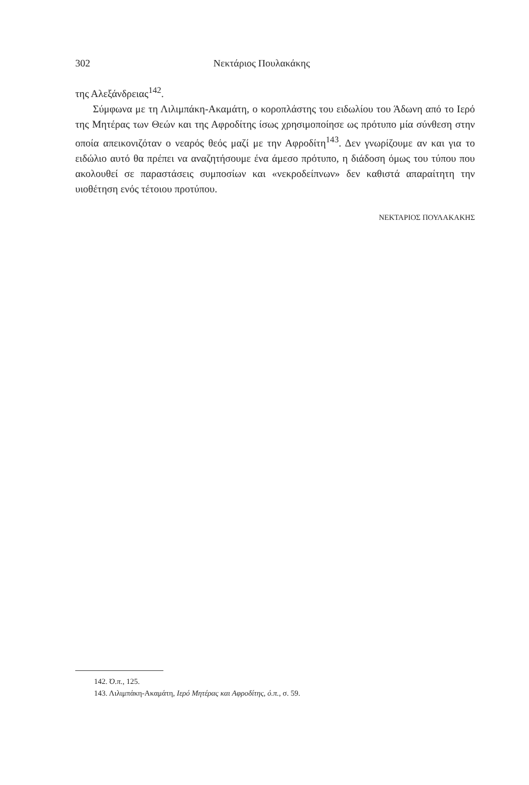302 Νεκτάριος Πουλακάκης
της Αλεξάνδρειας<sup>142</sup>.
Σύμφωνα με τη Λιλιμπάκη-Ακαμάτη, ο κοροπλάστης του ειδωλίου του Άδωνη από το Ιερό της Μητέρας των Θεών και της Αφροδίτης ίσως χρησιμοποίησε ως πρότυπο μία σύνθεση στην οποία απεικονιζόταν ο νεαρός θεός μαζί με την Αφροδίτη<sup>143</sup>. Δεν γνωρίζουμε αν και για το ειδώλιο αυτό θα πρέπει να αναζητήσουμε ένα άμεσο πρότυπο, η διάδοση όμως του τύπου που ακολουθεί σε παραστάσεις συμποσίων και «νεκροδείπνων» δεν καθιστά απαραίτητη την υιοθέτηση ενός τέτοιου προτύπου.
ΝΕΚΤΑΡΙΟΣ ΠΟΥΛΑΚΑΚΗΣ
142. Ό.π., 125.
143. Λιλιμπάκη-Ακαμάτη, Ιερό Μητέρας και Αφροδίτης, ό.π., σ. 59.